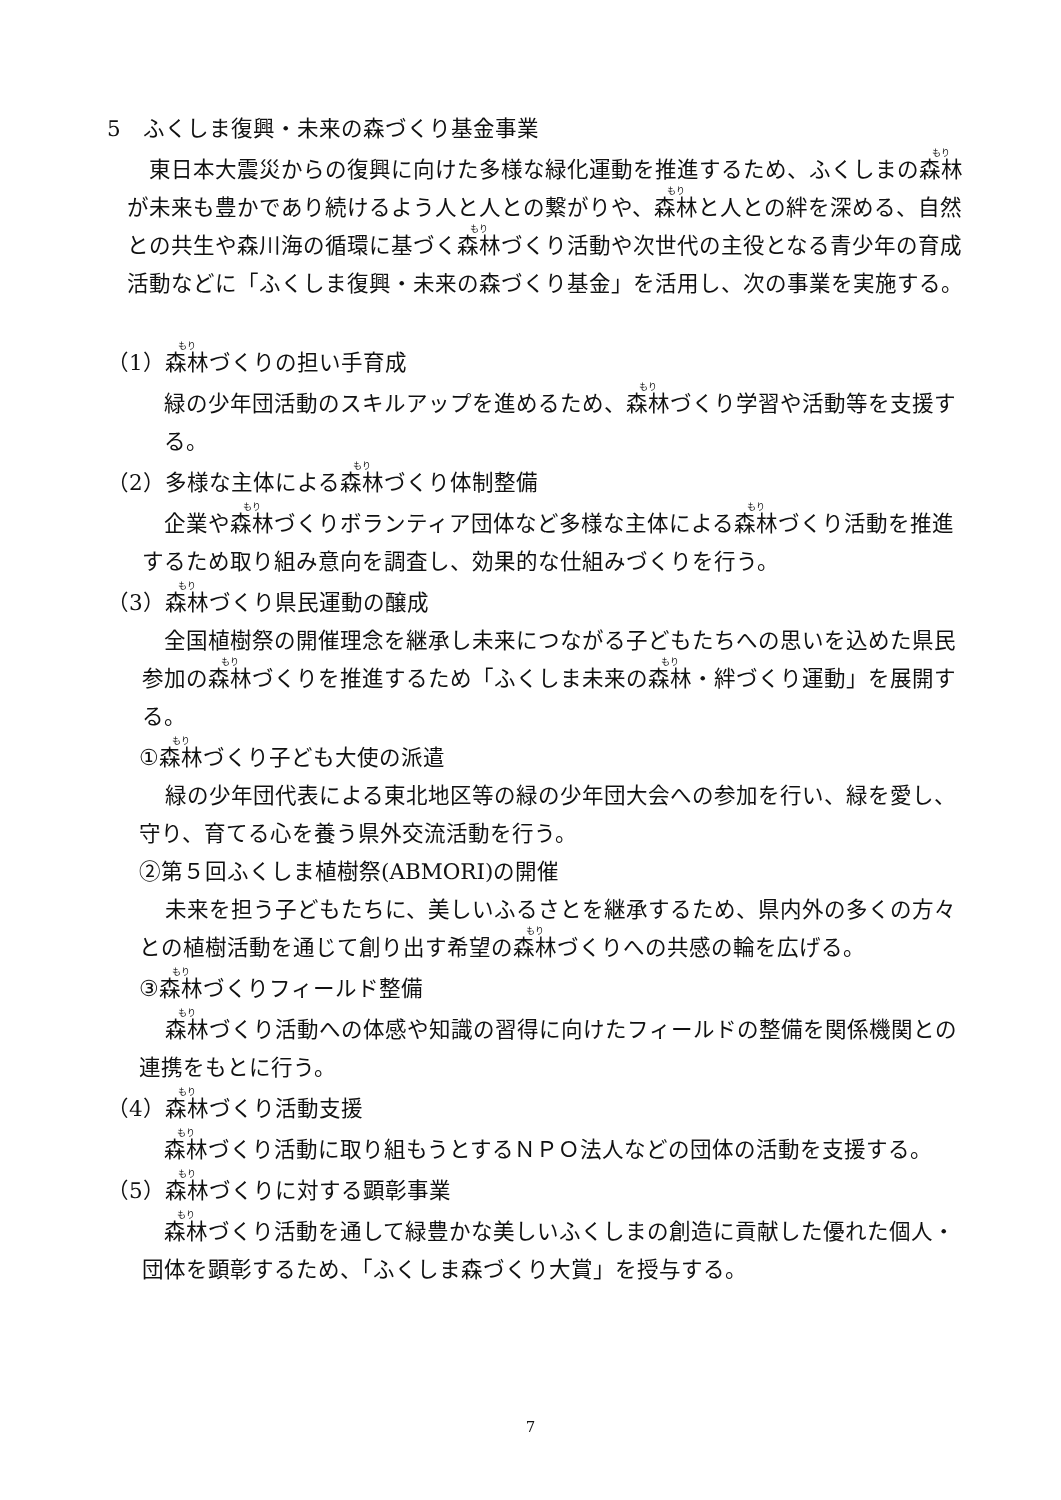5　ふくしま復興・未来の森づくり基金事業
東日本大震災からの復興に向けた多様な緑化運動を推進するため、ふくしまの森林が未来も豊かであり続けるよう人と人との繋がりや、森林と人との絆を深める、自然との共生や森川海の循環に基づく森林づくり活動や次世代の主役となる青少年の育成活動などに「ふくしま復興・未来の森づくり基金」を活用し、次の事業を実施する。
（1）森林づくりの担い手育成
緑の少年団活動のスキルアップを進めるため、森林づくり学習や活動等を支援する。
（2）多様な主体による森林づくり体制整備
企業や森林づくりボランティア団体など多様な主体による森林づくり活動を推進するため取り組み意向を調査し、効果的な仕組みづくりを行う。
（3）森林づくり県民運動の醸成
全国植樹祭の開催理念を継承し未来につながる子どもたちへの思いを込めた県民参加の森林づくりを推進するため「ふくしま未来の森林・絆づくり運動」を展開する。
①森林づくり子ども大使の派遣
緑の少年団代表による東北地区等の緑の少年団大会への参加を行い、緑を愛し、守り、育てる心を養う県外交流活動を行う。
②第５回ふくしま植樹祭(ABMORI)の開催
未来を担う子どもたちに、美しいふるさとを継承するため、県内外の多くの方々との植樹活動を通じて創り出す希望の森林づくりへの共感の輪を広げる。
③森林づくりフィールド整備
森林づくり活動への体感や知識の習得に向けたフィールドの整備を関係機関との連携をもとに行う。
（4）森林づくり活動支援
森林づくり活動に取り組もうとするＮＰＯ法人などの団体の活動を支援する。
（5）森林づくりに対する顕彰事業
森林づくり活動を通して緑豊かな美しいふくしまの創造に貢献した優れた個人・団体を顕彰するため、「ふくしま森づくり大賞」を授与する。
7